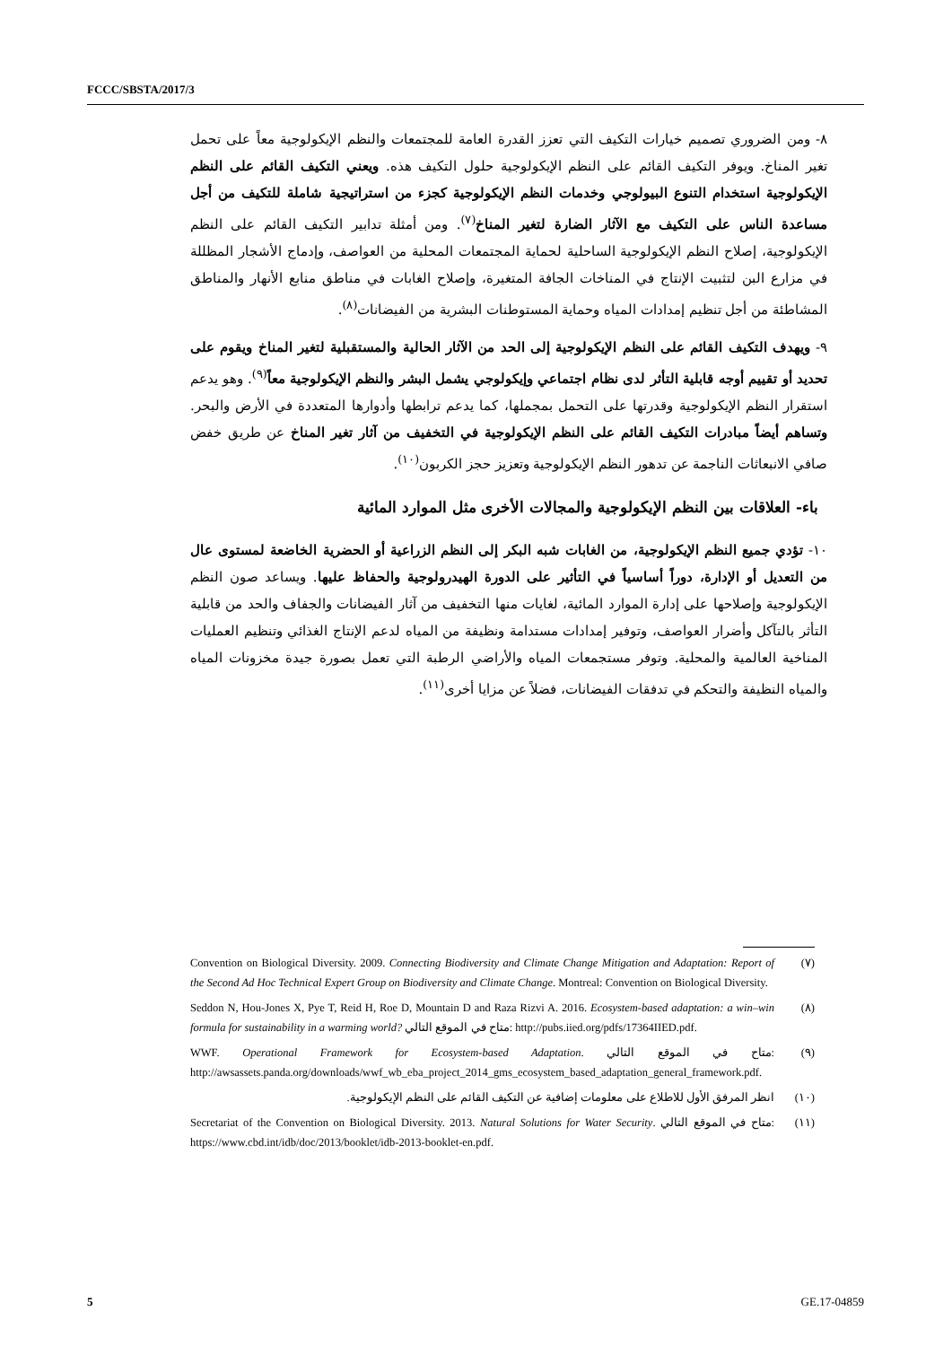FCCC/SBSTA/2017/3
٨- ومن الضروري تصميم خيارات التكيف التي تعزز القدرة العامة للمجتمعات والنظم الإيكولوجية معاً على تحمل تغير المناخ. ويوفر التكيف القائم على النظم الإيكولوجية حلول التكيف هذه. ويعني التكيف القائم على النظم الإيكولوجية استخدام التنوع البيولوجي وخدمات النظم الإيكولوجية كجزء من استراتيجية شاملة للتكيف من أجل مساعدة الناس على التكيف مع الآثار الضارة لتغير المناخ<sup>(٧)</sup>. ومن أمثلة تدابير التكيف القائم على النظم الإيكولوجية، إصلاح النظم الإيكولوجية الساحلية لحماية المجتمعات المحلية من العواصف، وإدماج الأشجار المظللة في مزارع البن لتثبيت الإنتاج في المناخات الجافة المتغيرة، وإصلاح الغابات في مناطق منابع الأنهار والمناطق المشاطئة من أجل تنظيم إمدادات المياه وحماية المستوطنات البشرية من الفيضانات<sup>(٨)</sup>.
٩- ويهدف التكيف القائم على النظم الإيكولوجية إلى الحد من الآثار الحالية والمستقبلية لتغير المناخ ويقوم على تحديد أو تقييم أوجه قابلية التأثر لدى نظام اجتماعي وإيكولوجي يشمل البشر والنظم الإيكولوجية معاً<sup>(٩)</sup>. وهو يدعم استقرار النظم الإيكولوجية وقدرتها على التحمل بمجملها، كما يدعم ترابطها وأدوارها المتعددة في الأرض والبحر. وتساهم أيضاً مبادرات التكيف القائم على النظم الإيكولوجية في التخفيف من آثار تغير المناخ عن طريق خفض صافي الانبعاثات الناجمة عن تدهور النظم الإيكولوجية وتعزيز حجز الكربون<sup>(١٠)</sup>.
باء- العلاقات بين النظم الإيكولوجية والمجالات الأخرى مثل الموارد المائية
١٠- تؤدي جميع النظم الإيكولوجية، من الغابات شبه البكر إلى النظم الزراعية أو الحضرية الخاضعة لمستوى عال من التعديل أو الإدارة، دوراً أساسياً في التأثير على الدورة الهيدرولوجية والحفاظ عليها. ويساعد صون النظم الإيكولوجية وإصلاحها على إدارة الموارد المائية، لغايات منها التخفيف من آثار الفيضانات والجفاف والحد من قابلية التأثر بالتآكل وأضرار العواصف، وتوفير إمدادات مستدامة ونظيفة من المياه لدعم الإنتاج الغذائي وتنظيم العمليات المناخية العالمية والمحلية. وتوفر مستجمعات المياه والأراضي الرطبة التي تعمل بصورة جيدة مخزونات المياه والمياه النظيفة والتحكم في تدفقات الفيضانات، فضلاً عن مزايا أخرى<sup>(١١)</sup>.
(٧) Convention on Biological Diversity. 2009. Connecting Biodiversity and Climate Change Mitigation and Adaptation: Report of the Second Ad Hoc Technical Expert Group on Biodiversity and Climate Change. Montreal: Convention on Biological Diversity.
(٨) Seddon N, Hou-Jones X, Pye T, Reid H, Roe D, Mountain D and Raza Rizvi A. 2016. Ecosystem-based adaptation: a win–win formula for sustainability in a warming world? متاح في الموقع التالي: http://pubs.iied.org/pdfs/17364IIED.pdf.
(٩) WWF. Operational Framework for Ecosystem-based Adaptation. متاح في الموقع التالي: http://awsassets.panda.org/downloads/wwf_wb_eba_project_2014_gms_ecosystem_based_adaptation_general_framework.pdf.
(١٠) انظر المرفق الأول للاطلاع على معلومات إضافية عن التكيف القائم على النظم الإيكولوجية.
(١١) Secretariat of the Convention on Biological Diversity. 2013. Natural Solutions for Water Security. متاح في الموقع التالي: https://www.cbd.int/idb/doc/2013/booklet/idb-2013-booklet-en.pdf.
5 GE.17-04859